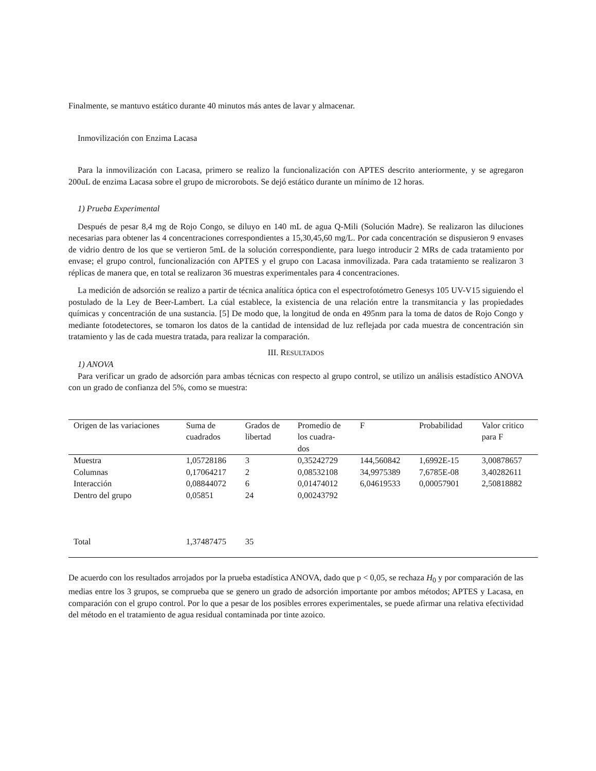Finalmente, se mantuvo estático durante 40 minutos más antes de lavar y almacenar.
Inmovilización con Enzima Lacasa
Para la inmovilización con Lacasa, primero se realizo la funcionalización con APTES descrito anteriormente, y se agregaron 200uL de enzima Lacasa sobre el grupo de microrobots. Se dejó estático durante un mínimo de 12 horas.
1) Prueba Experimental
Después de pesar 8,4 mg de Rojo Congo, se diluyo en 140 mL de agua Q-Mili (Solución Madre). Se realizaron las diluciones necesarias para obtener las 4 concentraciones correspondientes a 15,30,45,60 mg/L. Por cada concentración se dispusieron 9 envases de vidrio dentro de los que se vertieron 5mL de la solución correspondiente, para luego introducir 2 MRs de cada tratamiento por envase; el grupo control, funcionalización con APTES y el grupo con Lacasa inmovilizada. Para cada tratamiento se realizaron 3 réplicas de manera que, en total se realizaron 36 muestras experimentales para 4 concentraciones.
La medición de adsorción se realizo a partir de técnica analítica óptica con el espectrofotómetro Genesys 105 UV-V15 siguiendo el postulado de la Ley de Beer-Lambert. La cúal establece, la existencia de una relación entre la transmitancia y las propiedades químicas y concentración de una sustancia. [5] De modo que, la longitud de onda en 495nm para la toma de datos de Rojo Congo y mediante fotodetectores, se tomaron los datos de la cantidad de intensidad de luz reflejada por cada muestra de concentración sin tratamiento y las de cada muestra tratada, para realizar la comparación.
III. RESULTADOS
1) ANOVA
Para verificar un grado de adsorción para ambas técnicas con respecto al grupo control, se utilizo un análisis estadístico ANOVA con un grado de confianza del 5%, como se muestra:
| Origen de las variaciones | Suma de cuadrados | Grados de libertad | Promedio de los cuadra- dos | F | Probabilidad | Valor critico para F |
| --- | --- | --- | --- | --- | --- | --- |
| Muestra | 1,05728186 | 3 | 0,35242729 | 144,560842 | 1,6992E-15 | 3,00878657 |
| Columnas | 0,17064217 | 2 | 0,08532108 | 34,9975389 | 7,6785E-08 | 3,40282611 |
| Interacción | 0,08844072 | 6 | 0,01474012 | 6,04619533 | 0,00057901 | 2,50818882 |
| Dentro del grupo | 0,05851 | 24 | 0,00243792 | | | |
| Total | 1,37487475 | 35 | | | | |
De acuerdo con los resultados arrojados por la prueba estadística ANOVA, dado que p < 0,05, se rechaza H<sub>0</sub> y por comparación de las medias entre los 3 grupos, se comprueba que se genero un grado de adsorción importante por ambos métodos; APTES y Lacasa, en comparación con el grupo control. Por lo que a pesar de los posibles errores experimentales, se puede afirmar una relativa efectividad del método en el tratamiento de agua residual contaminada por tinte azoico.